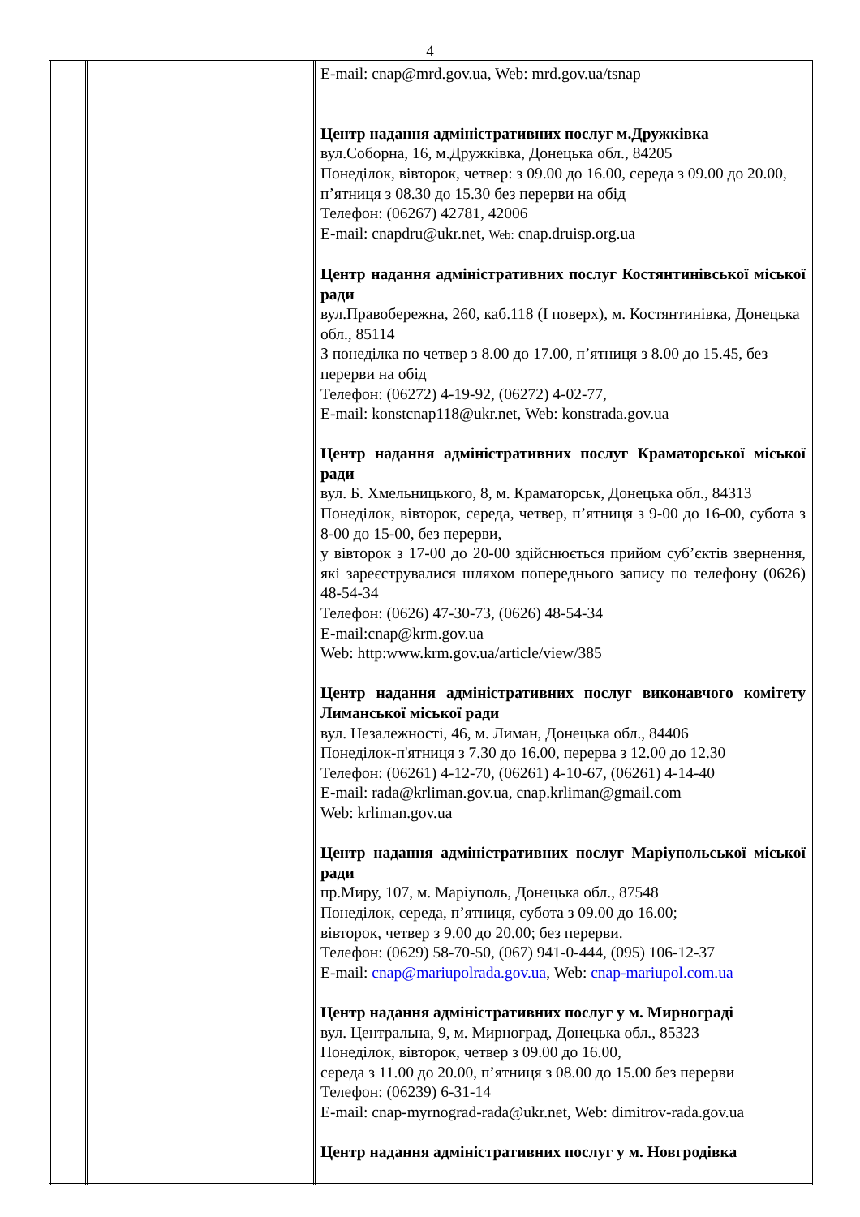4
| | | E-mail: cnap@mrd.gov.ua, Web: mrd.gov.ua/tsnap Центр надання адміністративних послуг м.Дружківка вул.Соборна, 16, м.Дружківка, Донецька обл., 84205 Понеділок, вівторок, четвер: з 09.00 до 16.00, середа з 09.00 до 20.00, п’ятниця з 08.30 до 15.30 без перерви на обід Телефон: (06267) 42781, 42006 E-mail: cnapdru@ukr.net, Web: cnap.druisp.org.ua Центр надання адміністративних послуг Костянтинівської міської ради вул.Правобережна, 260, каб.118 (І поверх), м. Костянтинівка, Донецька обл., 85114 З понеділка по четвер з 8.00 до 17.00, п’ятниця з 8.00 до 15.45, без перерви на обід Телефон: (06272) 4-19-92, (06272) 4-02-77, E-mail: konstcnap118@ukr.net, Web: konstrada.gov.ua Центр надання адміністративних послуг Краматорської міської ради вул. Б. Хмельницького, 8, м. Краматорськ, Донецька обл., 84313 Понеділок, вівторок, середа, четвер, п’ятниця з 9-00 до 16-00, субота з 8-00 до 15-00, без перерви, у вівторок з 17-00 до 20-00 здійснюється прийом суб’єктів звернення, які зареєструвалися шляхом попереднього запису по телефону (0626) 48-54-34 Телефон: (0626) 47-30-73, (0626) 48-54-34 E-mail:cnap@krm.gov.ua Web: http:www.krm.gov.ua/article/view/385 Центр надання адміністративних послуг виконавчого комітету Лиманської міської ради вул. Незалежності, 46, м. Лиман, Донецька обл., 84406 Понеділок-п'ятниця з 7.30 до 16.00, перерва з 12.00 до 12.30 Телефон: (06261) 4-12-70, (06261) 4-10-67, (06261) 4-14-40 E-mail: rada@krliman.gov.ua, cnap.krliman@gmail.com Web: krliman.gov.ua Центр надання адміністративних послуг Маріупольської міської ради пр.Миру, 107, м. Маріуполь, Донецька обл., 87548 Понеділок, середа, п’ятниця, субота з 09.00 до 16.00; вівторок, четвер з 9.00 до 20.00; без перерви. Телефон: (0629) 58-70-50, (067) 941-0-444, (095) 106-12-37 E-mail: cnap@mariupolrada.gov.ua , Web: cnap-mariupol.com.ua Центр надання адміністративних послуг у м. Мирнограді вул. Центральна, 9, м. Мирноград, Донецька обл., 85323 Понеділок, вівторок, четвер з 09.00 до 16.00, середа з 11.00 до 20.00, п’ятниця з 08.00 до 15.00 без перерви Телефон: (06239) 6-31-14 E-mail: cnap-myrnograd-rada@ukr.net, Web: dimitrov-rada.gov.ua Центр надання адміністративних послуг у м. Новгродівка |